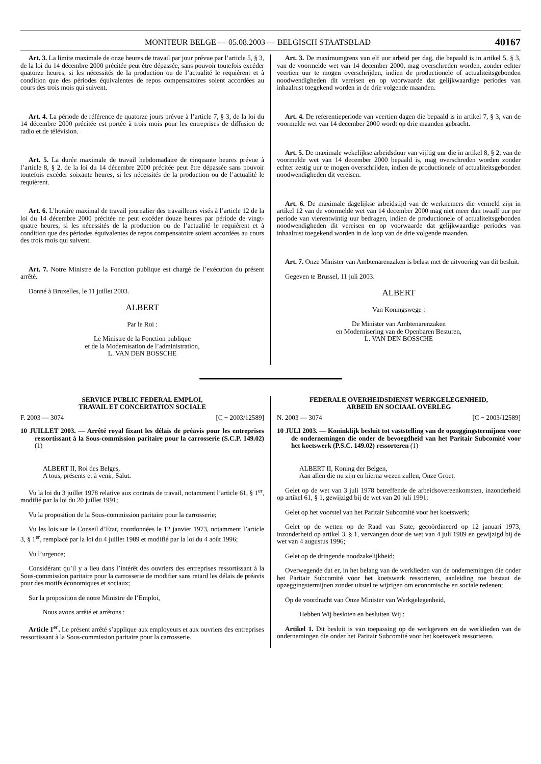MONITEUR BELGE — 05.08.2003 — BELGISCH STAATSBLAD 40167
Art. 3. La limite maximale de onze heures de travail par jour prévue par l’article 5, § 3, de la loi du 14 décembre 2000 précitée peut être dépassée, sans pouvoir toutefois excéder quatorze heures, si les nécessités de la production ou de l’actualité le requièrent et à condition que des périodes équivalentes de repos compensatoires soient accordées au cours des trois mois qui suivent.
Art. 4. La période de référence de quatorze jours prévue à l’article 7, § 3, de la loi du 14 décembre 2000 précitée est portée à trois mois pour les entreprises de diffusion de radio et de télévision.
Art. 5. La durée maximale de travail hebdomadaire de cinquante heures prévue à l’article 8, § 2, de la loi du 14 décembre 2000 précitée peut être dépassée sans pouvoir toutefois excéder soixante heures, si les nécessités de la production ou de l’actualité le requièrent.
Art. 6. L’horaire maximal de travail journalier des travailleurs visés à l’article 12 de la loi du 14 décembre 2000 précitée ne peut excéder douze heures par période de vingt-quatre heures, si les nécessités de la production ou de l’actualité le requièrent et à condition que des périodes équivalentes de repos compensatoire soient accordées au cours des trois mois qui suivent.
Art. 7. Notre Ministre de la Fonction publique est chargé de l’exécution du présent arrêté.
Donné à Bruxelles, le 11 juillet 2003.
ALBERT
Par le Roi :
Le Ministre de la Fonction publique
et de la Modernisation de l’administration,
L. VAN DEN BOSSCHE
Art. 3. De maximumgrens van elf uur arbeid per dag, die bepaald is in artikel 5, § 3, van de voormelde wet van 14 december 2000, mag overschreden worden, zonder echter veertien uur te mogen overschrijden, indien de productionele of actualiteitsgebonden noodwendigheden dit vereisen en op voorwaarde dat gelijkwaardige periodes van inhaalrust toegekend worden in de drie volgende maanden.
Art. 4. De referentieperiode van veertien dagen die bepaald is in artikel 7, § 3, van de voormelde wet van 14 december 2000 wordt op drie maanden gebracht.
Art. 5. De maximale wekelijkse arbeidsduur van vijftig uur die in artikel 8, § 2, van de voormelde wet van 14 december 2000 bepaald is, mag overschreden worden zonder echter zestig uur te mogen overschrijden, indien de productionele of actualiteitsgebonden noodwendigheden dit vereisen.
Art. 6. De maximale dagelijkse arbeidstijd van de werknemers die vermeld zijn in artikel 12 van de voormelde wet van 14 december 2000 mag niet meer dan twaalf uur per periode van vierentwintig uur bedragen, indien de productionele of actualiteitsgebonden noodwendigheden dit vereisen en op voorwaarde dat gelijkwaardige periodes van inhaalrust toegekend worden in de loop van de drie volgende maanden.
Art. 7. Onze Minister van Ambtenarenzaken is belast met de uitvoering van dit besluit.
Gegeven te Brussel, 11 juli 2003.
ALBERT
Van Koningswege :
De Minister van Ambtenarenzaken
en Modernisering van de Openbaren Besturen,
L. VAN DEN BOSSCHE
SERVICE PUBLIC FEDERAL EMPLOI,
TRAVAIL ET CONCERTATION SOCIALE
F. 2003 — 3074 [C − 2003/12589]
10 JUILLET 2003. — Arrêté royal fixant les délais de préavis pour les entreprises ressortissant à la Sous-commission paritaire pour la carrosserie (S.C.P. 149.02) (1)
ALBERT II, Roi des Belges,
A tous, présents et à venir, Salut.
Vu la loi du 3 juillet 1978 relative aux contrats de travail, notamment l’article 61, § 1<sup>er</sup>, modifié par la loi du 20 juillet 1991;
Vu la proposition de la Sous-commission paritaire pour la carrosserie;
Vu les lois sur le Conseil d’Etat, coordonnées le 12 janvier 1973, notamment l’article 3, § 1<sup>er</sup>, remplacé par la loi du 4 juillet 1989 et modifié par la loi du 4 août 1996;
Vu l’urgence;
Considérant qu’il y a lieu dans l’intérêt des ouvriers des entreprises ressortissant à la Sous-commission paritaire pour la carrosserie de modifier sans retard les délais de préavis pour des motifs économiques et sociaux;
Sur la proposition de notre Ministre de l’Emploi,
Nous avons arrêté et arrêtons :
Article 1<sup>er</sup>. Le présent arrêté s’applique aux employeurs et aux ouvriers des entreprises ressortissant à la Sous-commission paritaire pour la carrosserie.
FEDERALE OVERHEIDSDIENST WERKGELEGENHEID,
ARBEID EN SOCIAAL OVERLEG
N. 2003 — 3074 [C − 2003/12589]
10 JULI 2003. — Koninklijk besluit tot vaststelling van de opzeggingstermijnen voor de ondernemingen die onder de bevoegdheid van het Paritair Subcomité voor het koetswerk (P.S.C. 149.02) ressorteren (1)
ALBERT II, Koning der Belgen,
Aan allen die nu zijn en hierna wezen zullen, Onze Groet.
Gelet op de wet van 3 juli 1978 betreffende de arbeidsovereenkomsten, inzonderheid op artikel 61, § 1, gewijzigd bij de wet van 20 juli 1991;
Gelet op het voorstel van het Paritair Subcomité voor het koetswerk;
Gelet op de wetten op de Raad van State, gecoördineerd op 12 januari 1973, inzonderheid op artikel 3, § 1, vervangen door de wet van 4 juli 1989 en gewijzigd bij de wet van 4 augustus 1996;
Gelet op de dringende noodzakelijkheid;
Overwegende dat er, in het belang van de werklieden van de ondernemingen die onder het Paritair Subcomité voor het koetswerk ressorteren, aanleiding toe bestaat de opzeggingstermijnen zonder uitstel te wijzigen om economische en sociale redenen;
Op de voordracht van Onze Minister van Werkgelegenheid,
Hebben Wij besloten en besluiten Wij :
Artikel 1. Dit besluit is van toepassing op de werkgevers en de werklieden van de ondernemingen die onder het Paritair Subcomité voor het koetswerk ressorteren.